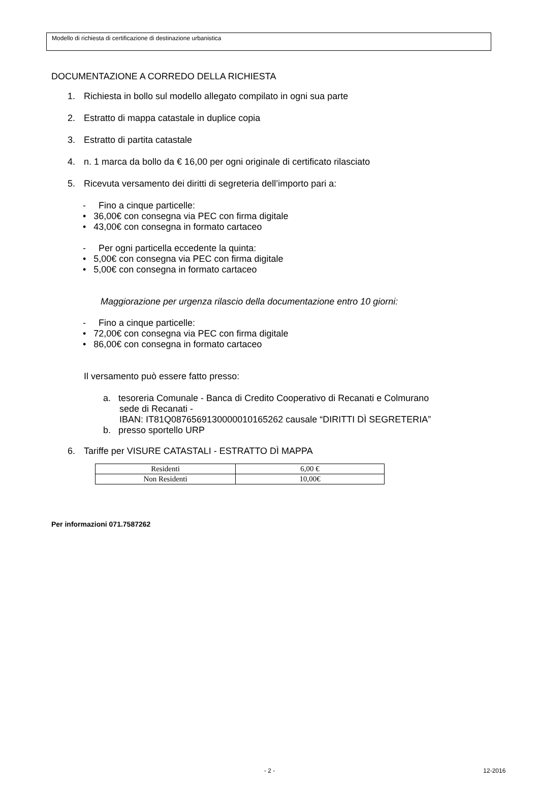Modello di richiesta di certificazione di destinazione urbanistica
DOCUMENTAZIONE A CORREDO DELLA RICHIESTA
1. Richiesta in bollo sul modello allegato compilato in ogni sua parte
2. Estratto di mappa catastale in duplice copia
3. Estratto di partita catastale
4. n. 1 marca da bollo da € 16,00 per ogni originale di certificato rilasciato
5. Ricevuta versamento dei diritti di segreteria dell’importo pari a:
- Fino a cinque particelle:
• 36,00€ con consegna via PEC con firma digitale
• 43,00€ con consegna in formato cartaceo
- Per ogni particella eccedente la quinta:
• 5,00€ con consegna via PEC con firma digitale
• 5,00€ con consegna in formato cartaceo
Maggiorazione per urgenza rilascio della documentazione entro 10 giorni:
- Fino a cinque particelle:
• 72,00€ con consegna via PEC con firma digitale
• 86,00€ con consegna in formato cartaceo
Il versamento può essere fatto presso:
a. tesoreria Comunale - Banca di Credito Cooperativo di Recanati e Colmurano
sede di Recanati -
IBAN: IT81Q0876569130000010165262 causale “DIRITTI DÌ SEGRETERIA”
b. presso sportello URP
6. Tariffe per VISURE CATASTALI - ESTRATTO DÌ MAPPA
| Residenti | 6,00 € |
| Non Residenti | 10,00€ |
Per informazioni 071.7587262
- 2 - 12-2016